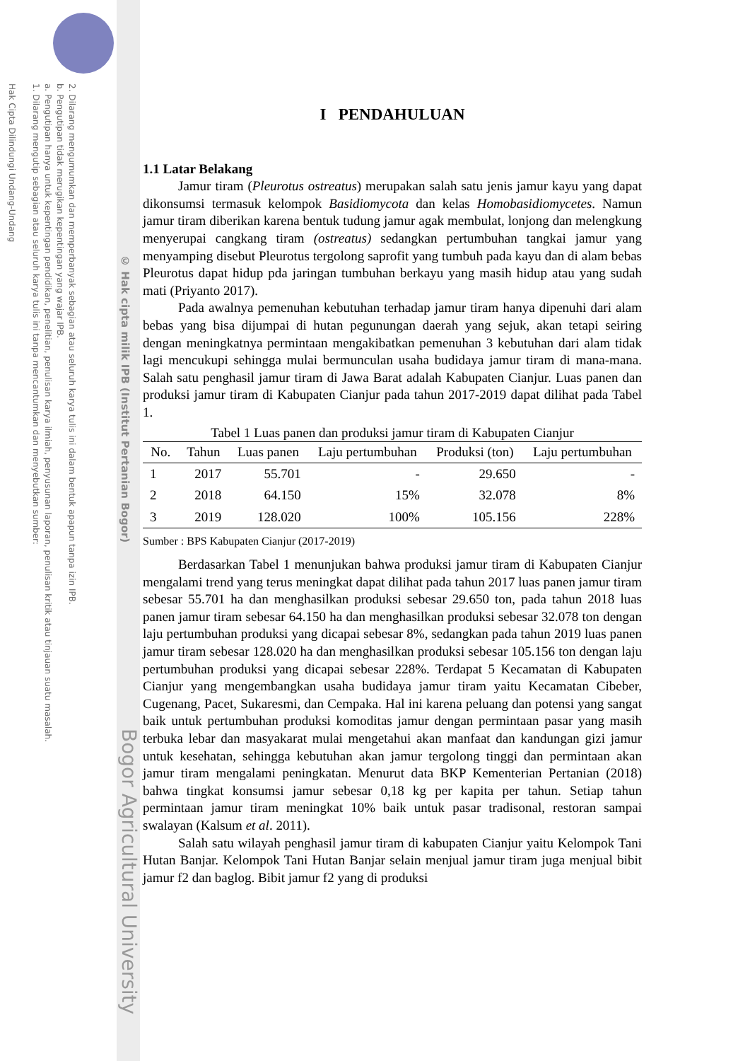2. Dilarang mengumumkan dan memperbanyak sebagian atau seluruh karya tulis ini dalam bentuk apapun tanpa izin IPB.
b. Pengutipan tidak merugikan kepentingan yang wajar IPB.
a. Pengutipan hanya untuk kepentingan pendidikan, penelitian, penulisan karya ilmiah, penyusunan laporan, penulisan kritik atau tinjauan suatu masalah.
1. Dilarang mengutip sebagian atau seluruh karya tulis ini tanpa mencantumkan dan menyebutkan sumber:
Hak Cipta Dilindungi Undang-Undang
© Hak cipta milik IPB (Institut Pertanian Bogor)
Bogor Agricultural University
I PENDAHULUAN
1.1 Latar Belakang
Jamur tiram (Pleurotus ostreatus) merupakan salah satu jenis jamur kayu yang dapat dikonsumsi termasuk kelompok Basidiomycota dan kelas Homobasidiomycetes. Namun jamur tiram diberikan karena bentuk tudung jamur agak membulat, lonjong dan melengkung menyerupai cangkang tiram (ostreatus) sedangkan pertumbuhan tangkai jamur yang menyamping disebut Pleurotus tergolong saprofit yang tumbuh pada kayu dan di alam bebas Pleurotus dapat hidup pda jaringan tumbuhan berkayu yang masih hidup atau yang sudah mati (Priyanto 2017).
Pada awalnya pemenuhan kebutuhan terhadap jamur tiram hanya dipenuhi dari alam bebas yang bisa dijumpai di hutan pegunungan daerah yang sejuk, akan tetapi seiring dengan meningkatnya permintaan mengakibatkan pemenuhan 3 kebutuhan dari alam tidak lagi mencukupi sehingga mulai bermunculan usaha budidaya jamur tiram di mana-mana. Salah satu penghasil jamur tiram di Jawa Barat adalah Kabupaten Cianjur. Luas panen dan produksi jamur tiram di Kabupaten Cianjur pada tahun 2017-2019 dapat dilihat pada Tabel 1.
Tabel 1 Luas panen dan produksi jamur tiram di Kabupaten Cianjur
| No. | Tahun | Luas panen | Laju pertumbuhan | Produksi (ton) | Laju pertumbuhan |
| --- | --- | --- | --- | --- | --- |
| 1 | 2017 | 55.701 | - | 29.650 | - |
| 2 | 2018 | 64.150 | 15% | 32.078 | 8% |
| 3 | 2019 | 128.020 | 100% | 105.156 | 228% |
Sumber : BPS Kabupaten Cianjur (2017-2019)
Berdasarkan Tabel 1 menunjukan bahwa produksi jamur tiram di Kabupaten Cianjur mengalami trend yang terus meningkat dapat dilihat pada tahun 2017 luas panen jamur tiram sebesar 55.701 ha dan menghasilkan produksi sebesar 29.650 ton, pada tahun 2018 luas panen jamur tiram sebesar 64.150 ha dan menghasilkan produksi sebesar 32.078 ton dengan laju pertumbuhan produksi yang dicapai sebesar 8%, sedangkan pada tahun 2019 luas panen jamur tiram sebesar 128.020 ha dan menghasilkan produksi sebesar 105.156 ton dengan laju pertumbuhan produksi yang dicapai sebesar 228%. Terdapat 5 Kecamatan di Kabupaten Cianjur yang mengembangkan usaha budidaya jamur tiram yaitu Kecamatan Cibeber, Cugenang, Pacet, Sukaresmi, dan Cempaka. Hal ini karena peluang dan potensi yang sangat baik untuk pertumbuhan produksi komoditas jamur dengan permintaan pasar yang masih terbuka lebar dan masyakarat mulai mengetahui akan manfaat dan kandungan gizi jamur untuk kesehatan, sehingga kebutuhan akan jamur tergolong tinggi dan permintaan akan jamur tiram mengalami peningkatan. Menurut data BKP Kementerian Pertanian (2018) bahwa tingkat konsumsi jamur sebesar 0,18 kg per kapita per tahun. Setiap tahun permintaan jamur tiram meningkat 10% baik untuk pasar tradisonal, restoran sampai swalayan (Kalsum et al. 2011).
Salah satu wilayah penghasil jamur tiram di kabupaten Cianjur yaitu Kelompok Tani Hutan Banjar. Kelompok Tani Hutan Banjar selain menjual jamur tiram juga menjual bibit jamur f2 dan baglog. Bibit jamur f2 yang di produksi